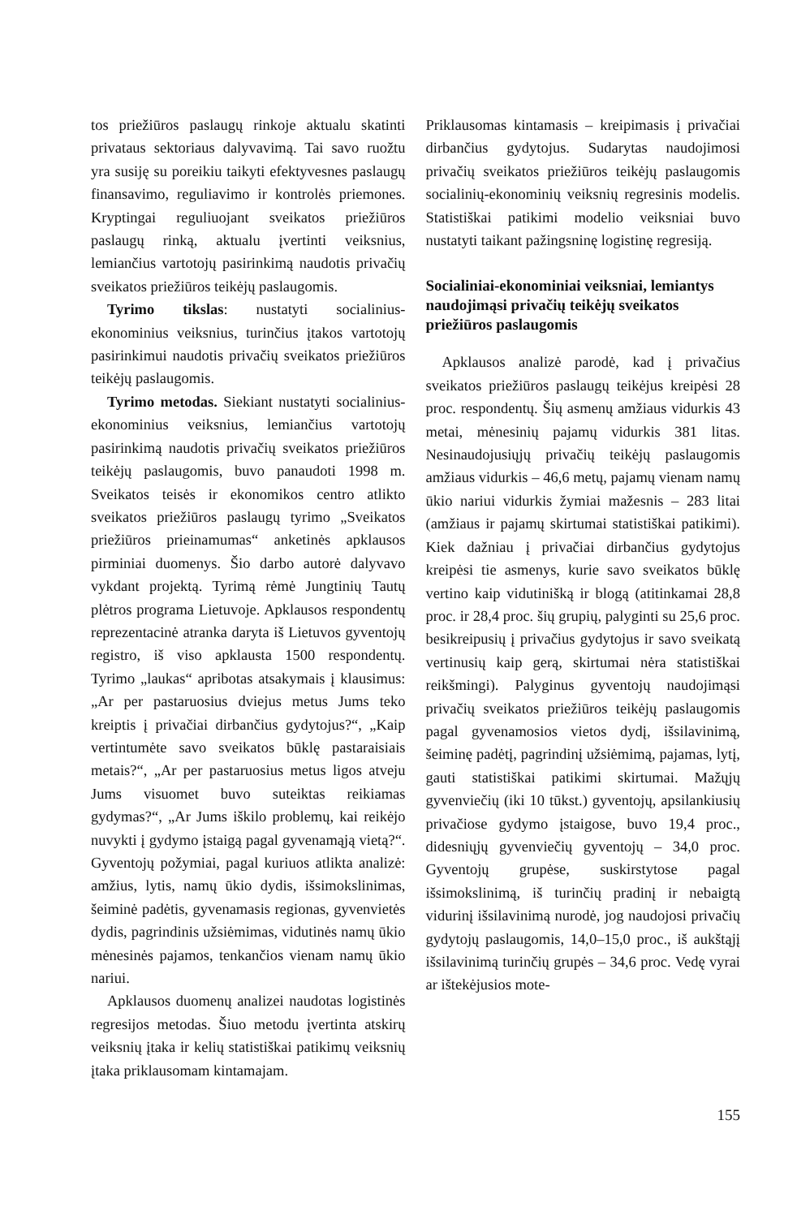tos priežiūros paslaugų rinkoje aktualu skatinti privataus sektoriaus dalyvavimą. Tai savo ruožtu yra susiję su poreikiu taikyti efektyvesnes paslaugų finansavimo, reguliavimo ir kontrolės priemones. Kryptingai reguliuojant sveikatos priežiūros paslaugų rinką, aktualu įvertinti veiksnius, lemiančius vartotojų pasirinkimą naudotis privačių sveikatos priežiūros teikėjų paslaugomis.
Tyrimo tikslas: nustatyti socialinius-ekonominius veiksnius, turinčius įtakos vartotojų pasirinkimui naudotis privačių sveikatos priežiūros teikėjų paslaugomis.
Tyrimo metodas. Siekiant nustatyti socialinius-ekonominius veiksnius, lemiančius vartotojų pasirinkimą naudotis privačių sveikatos priežiūros teikėjų paslaugomis, buvo panaudoti 1998 m. Sveikatos teisės ir ekonomikos centro atlikto sveikatos priežiūros paslaugų tyrimo „Sveikatos priežiūros prieinamumas“ anketinės apklausos pirminiai duomenys. Šio darbo autorė dalyvavo vykdant projektą. Tyrimą rėmė Jungtinių Tautų plėtros programa Lietuvoje. Apklausos respondentų reprezentacinė atranka daryta iš Lietuvos gyventojų registro, iš viso apklausta 1500 respondentų. Tyrimo „laukas“ apribotas atsakymais į klausimus: „Ar per pastaruosius dviejus metus Jums teko kreiptis į privačiai dirbančius gydytojus?“, „Kaip vertintumėte savo sveikatos būklę pastaraisiais metais?“, „Ar per pastaruosius metus ligos atveju Jums visuomet buvo suteiktas reikiamas gydymas?“, „Ar Jums iškilo problemų, kai reikėjo nuvykti į gydymo įstaigą pagal gyvenamąją vietą?“. Gyventojų požymiai, pagal kuriuos atlikta analizė: amžius, lytis, namų ūkio dydis, išsimokslinimas, šeiminė padėtis, gyvenamasis regionas, gyvenvietės dydis, pagrindinis užsiėmimas, vidutinės namų ūkio mėnesinės pajamos, tenkančios vienam namų ūkio nariui.
Apklausos duomenų analizei naudotas logistinės regresijos metodas. Šiuo metodu įvertinta atskirų veiksnių įtaka ir kelių statistiškai patikimų veiksnių įtaka priklausomam kintamajam.
Priklausomas kintamasis – kreipimasis į privačiai dirbančius gydytojus. Sudarytas naudojimosi privačių sveikatos priežiūros teikėjų paslaugomis socialinių-ekonominių veiksnių regresinis modelis. Statistiškai patikimi modelio veiksniai buvo nustatyti taikant pažingsninę logistinę regresiją.
Socialiniai-ekonominiai veiksniai, lemiantys naudojimąsi privačių teikėjų sveikatos priežiūros paslaugomis
Apklausos analizė parodė, kad į privačius sveikatos priežiūros paslaugų teikėjus kreipėsi 28 proc. respondentų. Šių asmenų amžiaus vidurkis 43 metai, mėnesinių pajamų vidurkis 381 litas. Nesinaudojusiųjų privačių teikėjų paslaugomis amžiaus vidurkis – 46,6 metų, pajamų vienam namų ūkio nariui vidurkis žymiai mažesnis – 283 litai (amžiaus ir pajamų skirtumai statistiškai patikimi). Kiek dažniau į privačiai dirbančius gydytojus kreipėsi tie asmenys, kurie savo sveikatos būklę vertino kaip vidutinišką ir blogą (atitinkamai 28,8 proc. ir 28,4 proc. šių grupių, palyginti su 25,6 proc. besikreipusių į privačius gydytojus ir savo sveikatą vertinusių kaip gerą, skirtumai nėra statistiškai reikšmingi). Palyginus gyventojų naudojimąsi privačių sveikatos priežiūros teikėjų paslaugomis pagal gyvenamosios vietos dydį, išsilavinimą, šeiminę padėtį, pagrindinį užsiėmimą, pajamas, lytį, gauti statistiškai patikimi skirtumai. Mažųjų gyvenviečių (iki 10 tūkst.) gyventojų, apsilankiusių privačiose gydymo įstaigose, buvo 19,4 proc., didesniųjų gyvenviečių gyventojų – 34,0 proc. Gyventojų grupėse, suskirstytose pagal išsimokslinimą, iš turinčių pradinį ir nebaigtą vidurinį išsilavinimą nurodė, jog naudojosi privačių gydytojų paslaugomis, 14,0–15,0 proc., iš aukštąjį išsilavinimą turinčių grupės – 34,6 proc. Vedę vyrai ar ištekėjusios mote-
155